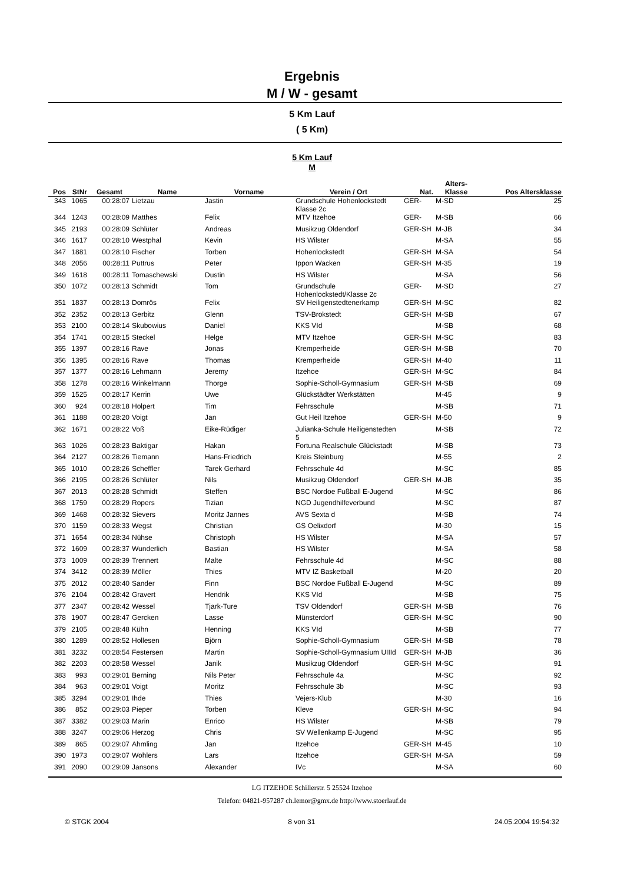Ergebnis
M / W - gesamt
5 Km Lauf
( 5 Km)
5 Km Lauf
M
| Pos | StNr | Gesamt | Name | Vorname | Verein / Ort | Nat. | Alters- Klasse | Pos Altersklasse |
| --- | --- | --- | --- | --- | --- | --- | --- | --- |
| 343 | 1065 | 00:28:07 | Lietzau | Jastin | Grundschule Hohenlockstedt Klasse 2c | GER- | M-SD | 25 |
| 344 | 1243 | 00:28:09 | Matthes | Felix | MTV Itzehoe | GER- | M-SB | 66 |
| 345 | 2193 | 00:28:09 | Schlüter | Andreas | Musikzug Oldendorf | GER-SH | M-JB | 34 |
| 346 | 1617 | 00:28:10 | Westphal | Kevin | HS Wilster | | M-SA | 55 |
| 347 | 1881 | 00:28:10 | Fischer | Torben | Hohenlockstedt | GER-SH | M-SA | 54 |
| 348 | 2056 | 00:28:11 | Puttrus | Peter | Ippon Wacken | GER-SH | M-35 | 19 |
| 349 | 1618 | 00:28:11 | Tomaschewski | Dustin | HS Wilster | | M-SA | 56 |
| 350 | 1072 | 00:28:13 | Schmidt | Tom | Grundschule Hohenlockstedt/Klasse 2c | GER- | M-SD | 27 |
| 351 | 1837 | 00:28:13 | Domrös | Felix | SV Heiligenstedtenerkamp | GER-SH | M-SC | 82 |
| 352 | 2352 | 00:28:13 | Gerbitz | Glenn | TSV-Brokstedt | GER-SH | M-SB | 67 |
| 353 | 2100 | 00:28:14 | Skubowius | Daniel | KKS VId | | M-SB | 68 |
| 354 | 1741 | 00:28:15 | Steckel | Helge | MTV Itzehoe | GER-SH | M-SC | 83 |
| 355 | 1397 | 00:28:16 | Rave | Jonas | Kremperheide | GER-SH | M-SB | 70 |
| 356 | 1395 | 00:28:16 | Rave | Thomas | Kremperheide | GER-SH | M-40 | 11 |
| 357 | 1377 | 00:28:16 | Lehmann | Jeremy | Itzehoe | GER-SH | M-SC | 84 |
| 358 | 1278 | 00:28:16 | Winkelmann | Thorge | Sophie-Scholl-Gymnasium | GER-SH | M-SB | 69 |
| 359 | 1525 | 00:28:17 | Kerrin | Uwe | Glückstädter Werkstätten | | M-45 | 9 |
| 360 | 924 | 00:28:18 | Holpert | Tim | Fehrsschule | | M-SB | 71 |
| 361 | 1188 | 00:28:20 | Voigt | Jan | Gut Heil Itzehoe | GER-SH | M-50 | 9 |
| 362 | 1671 | 00:28:22 | Voß | Eike-Rüdiger | Julianka-Schule Heiligenstedten 5 | | M-SB | 72 |
| 363 | 1026 | 00:28:23 | Baktigar | Hakan | Fortuna Realschule Glückstadt | | M-SB | 73 |
| 364 | 2127 | 00:28:26 | Tiemann | Hans-Friedrich | Kreis Steinburg | | M-55 | 2 |
| 365 | 1010 | 00:28:26 | Scheffler | Tarek Gerhard | Fehrsschule 4d | | M-SC | 85 |
| 366 | 2195 | 00:28:26 | Schlüter | Nils | Musikzug Oldendorf | GER-SH | M-JB | 35 |
| 367 | 2013 | 00:28:28 | Schmidt | Steffen | BSC Nordoe Fußball E-Jugend | | M-SC | 86 |
| 368 | 1759 | 00:28:29 | Ropers | Tizian | NGD Jugendhilfeverbund | | M-SC | 87 |
| 369 | 1468 | 00:28:32 | Sievers | Moritz Jannes | AVS Sexta d | | M-SB | 74 |
| 370 | 1159 | 00:28:33 | Wegst | Christian | GS Oelixdorf | | M-30 | 15 |
| 371 | 1654 | 00:28:34 | Nühse | Christoph | HS Wilster | | M-SA | 57 |
| 372 | 1609 | 00:28:37 | Wunderlich | Bastian | HS Wilster | | M-SA | 58 |
| 373 | 1009 | 00:28:39 | Trennert | Malte | Fehrsschule 4d | | M-SC | 88 |
| 374 | 3412 | 00:28:39 | Möller | Thies | MTV IZ Basketball | | M-20 | 20 |
| 375 | 2012 | 00:28:40 | Sander | Finn | BSC Nordoe Fußball E-Jugend | | M-SC | 89 |
| 376 | 2104 | 00:28:42 | Gravert | Hendrik | KKS VId | | M-SB | 75 |
| 377 | 2347 | 00:28:42 | Wessel | Tjark-Ture | TSV Oldendorf | GER-SH | M-SB | 76 |
| 378 | 1907 | 00:28:47 | Gercken | Lasse | Münsterdorf | GER-SH | M-SC | 90 |
| 379 | 2105 | 00:28:48 | Kühn | Henning | KKS VId | | M-SB | 77 |
| 380 | 1289 | 00:28:52 | Hollesen | Björn | Sophie-Scholl-Gymnasium | GER-SH | M-SB | 78 |
| 381 | 3232 | 00:28:54 | Festersen | Martin | Sophie-Scholl-Gymnasium UIIId | GER-SH | M-JB | 36 |
| 382 | 2203 | 00:28:58 | Wessel | Janik | Musikzug Oldendorf | GER-SH | M-SC | 91 |
| 383 | 993 | 00:29:01 | Berning | Nils Peter | Fehrsschule 4a | | M-SC | 92 |
| 384 | 963 | 00:29:01 | Voigt | Moritz | Fehrsschule 3b | | M-SC | 93 |
| 385 | 3294 | 00:29:01 | Ihde | Thies | Vejers-Klub | | M-30 | 16 |
| 386 | 852 | 00:29:03 | Pieper | Torben | Kleve | GER-SH | M-SC | 94 |
| 387 | 3382 | 00:29:03 | Marin | Enrico | HS Wilster | | M-SB | 79 |
| 388 | 3247 | 00:29:06 | Herzog | Chris | SV Wellenkamp E-Jugend | | M-SC | 95 |
| 389 | 865 | 00:29:07 | Ahmling | Jan | Itzehoe | GER-SH | M-45 | 10 |
| 390 | 1973 | 00:29:07 | Wohlers | Lars | Itzehoe | GER-SH | M-SA | 59 |
| 391 | 2090 | 00:29:09 | Jansons | Alexander | IVc | | M-SA | 60 |
LG ITZEHOE Schillerstr. 5 25524 Itzehoe
Telefon: 04821-957287 ch.lemor@gmx.de http://www.stoerlauf.de
© STGK 2004 8 von 31 24.05.2004 19:54:32